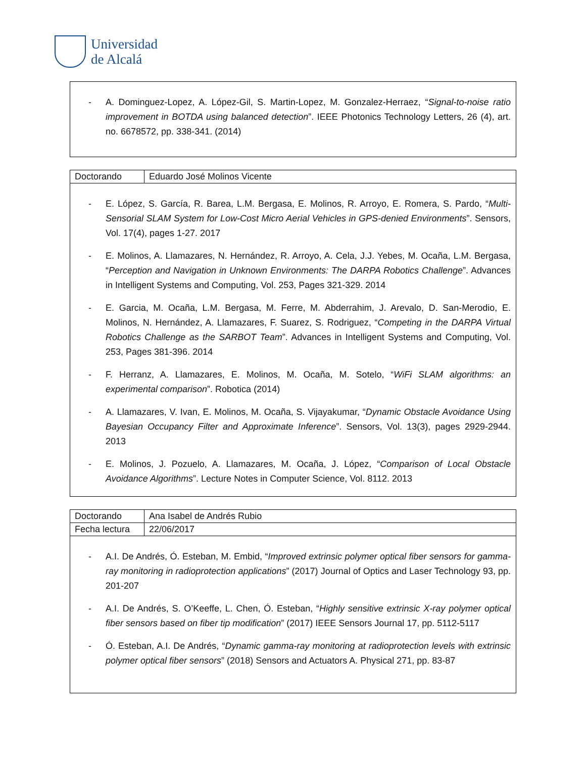Universidad
de Alcalá
- A. Dominguez-Lopez, A. López-Gil, S. Martin-Lopez, M. Gonzalez-Herraez, “Signal-to-noise ratio improvement in BOTDA using balanced detection”. IEEE Photonics Technology Letters, 26 (4), art. no. 6678572, pp. 338-341. (2014)
| Doctorando | Eduardo José Molinos Vicente |
- E. López, S. García, R. Barea, L.M. Bergasa, E. Molinos, R. Arroyo, E. Romera, S. Pardo, “Multi-Sensorial SLAM System for Low-Cost Micro Aerial Vehicles in GPS-denied Environments”. Sensors, Vol. 17(4), pages 1-27. 2017
- E. Molinos, A. Llamazares, N. Hernández, R. Arroyo, A. Cela, J.J. Yebes, M. Ocaña, L.M. Bergasa, “Perception and Navigation in Unknown Environments: The DARPA Robotics Challenge”. Advances in Intelligent Systems and Computing, Vol. 253, Pages 321-329. 2014
- E. Garcia, M. Ocaña, L.M. Bergasa, M. Ferre, M. Abderrahim, J. Arevalo, D. San-Merodio, E. Molinos, N. Hernández, A. Llamazares, F. Suarez, S. Rodriguez, “Competing in the DARPA Virtual Robotics Challenge as the SARBOT Team”. Advances in Intelligent Systems and Computing, Vol. 253, Pages 381-396. 2014
- F. Herranz, A. Llamazares, E. Molinos, M. Ocaña, M. Sotelo, “WiFi SLAM algorithms: an experimental comparison”. Robotica (2014)
- A. Llamazares, V. Ivan, E. Molinos, M. Ocaña, S. Vijayakumar, “Dynamic Obstacle Avoidance Using Bayesian Occupancy Filter and Approximate Inference”. Sensors, Vol. 13(3), pages 2929-2944. 2013
- E. Molinos, J. Pozuelo, A. Llamazares, M. Ocaña, J. López, “Comparison of Local Obstacle Avoidance Algorithms”. Lecture Notes in Computer Science, Vol. 8112. 2013
| Doctorando | Ana Isabel de Andrés Rubio |
| Fecha lectura | 22/06/2017 |
- A.I. De Andrés, Ó. Esteban, M. Embid, “Improved extrinsic polymer optical fiber sensors for gamma-ray monitoring in radioprotection applications” (2017) Journal of Optics and Laser Technology 93, pp. 201-207
- A.I. De Andrés, S. O’Keeffe, L. Chen, Ó. Esteban, “Highly sensitive extrinsic X-ray polymer optical fiber sensors based on fiber tip modification” (2017) IEEE Sensors Journal 17, pp. 5112-5117
- Ó. Esteban, A.I. De Andrés, “Dynamic gamma-ray monitoring at radioprotection levels with extrinsic polymer optical fiber sensors” (2018) Sensors and Actuators A. Physical 271, pp. 83-87